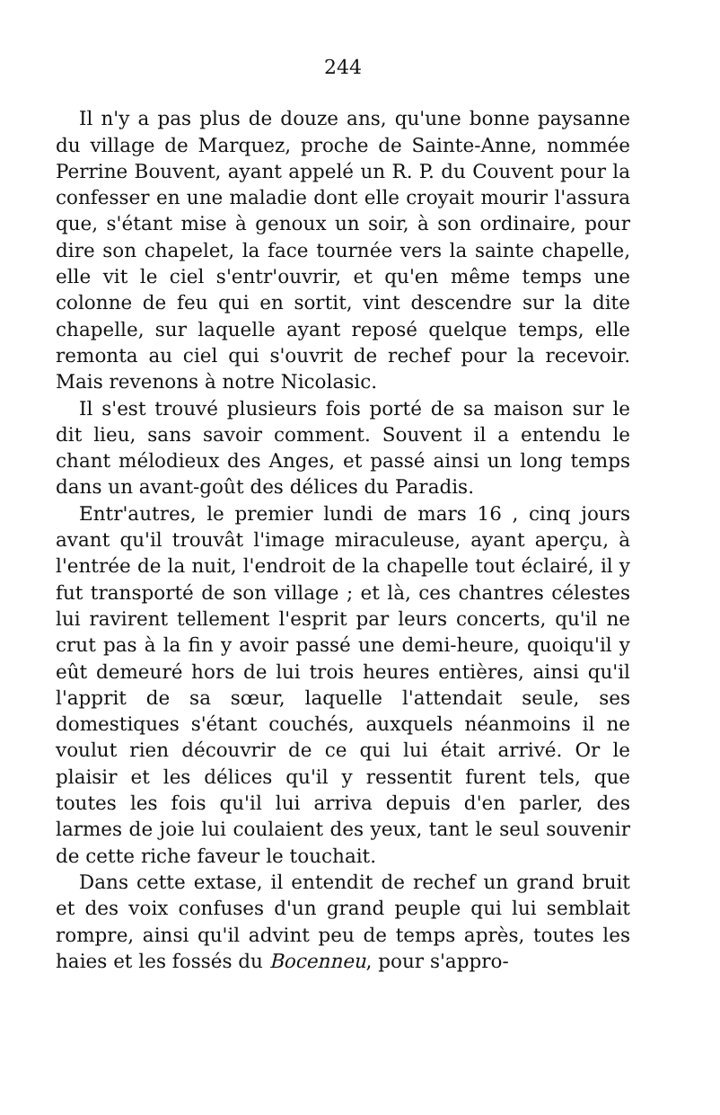244
Il n'y a pas plus de douze ans, qu'une bonne paysanne du village de Marquez, proche de Sainte-Anne, nommée Perrine Bouvent, ayant appelé un R. P. du Couvent pour la confesser en une maladie dont elle croyait mourir l'assura que, s'étant mise à genoux un soir, à son ordinaire, pour dire son chapelet, la face tournée vers la sainte chapelle, elle vit le ciel s'entr'ouvrir, et qu'en même temps une colonne de feu qui en sortit, vint descendre sur la dite chapelle, sur laquelle ayant reposé quelque temps, elle remonta au ciel qui s'ouvrit de rechef pour la recevoir. Mais revenons à notre Nicolasic.
Il s'est trouvé plusieurs fois porté de sa maison sur le dit lieu, sans savoir comment. Souvent il a entendu le chant mélodieux des Anges, et passé ainsi un long temps dans un avant-goût des délices du Paradis.
Entr'autres, le premier lundi de mars 16 , cinq jours avant qu'il trouvât l'image miraculeuse, ayant aperçu, à l'entrée de la nuit, l'endroit de la chapelle tout éclairé, il y fut transporté de son village ; et là, ces chantres célestes lui ravirent tellement l'esprit par leurs concerts, qu'il ne crut pas à la fin y avoir passé une demi-heure, quoiqu'il y eût demeuré hors de lui trois heures entières, ainsi qu'il l'apprit de sa sœur, laquelle l'attendait seule, ses domestiques s'étant couchés, auxquels néanmoins il ne voulut rien découvrir de ce qui lui était arrivé. Or le plaisir et les délices qu'il y ressentit furent tels, que toutes les fois qu'il lui arriva depuis d'en parler, des larmes de joie lui coulaient des yeux, tant le seul souvenir de cette riche faveur le touchait.
Dans cette extase, il entendit de rechef un grand bruit et des voix confuses d'un grand peuple qui lui semblait rompre, ainsi qu'il advint peu de temps après, toutes les haies et les fossés du Bocenneu, pour s'appro-